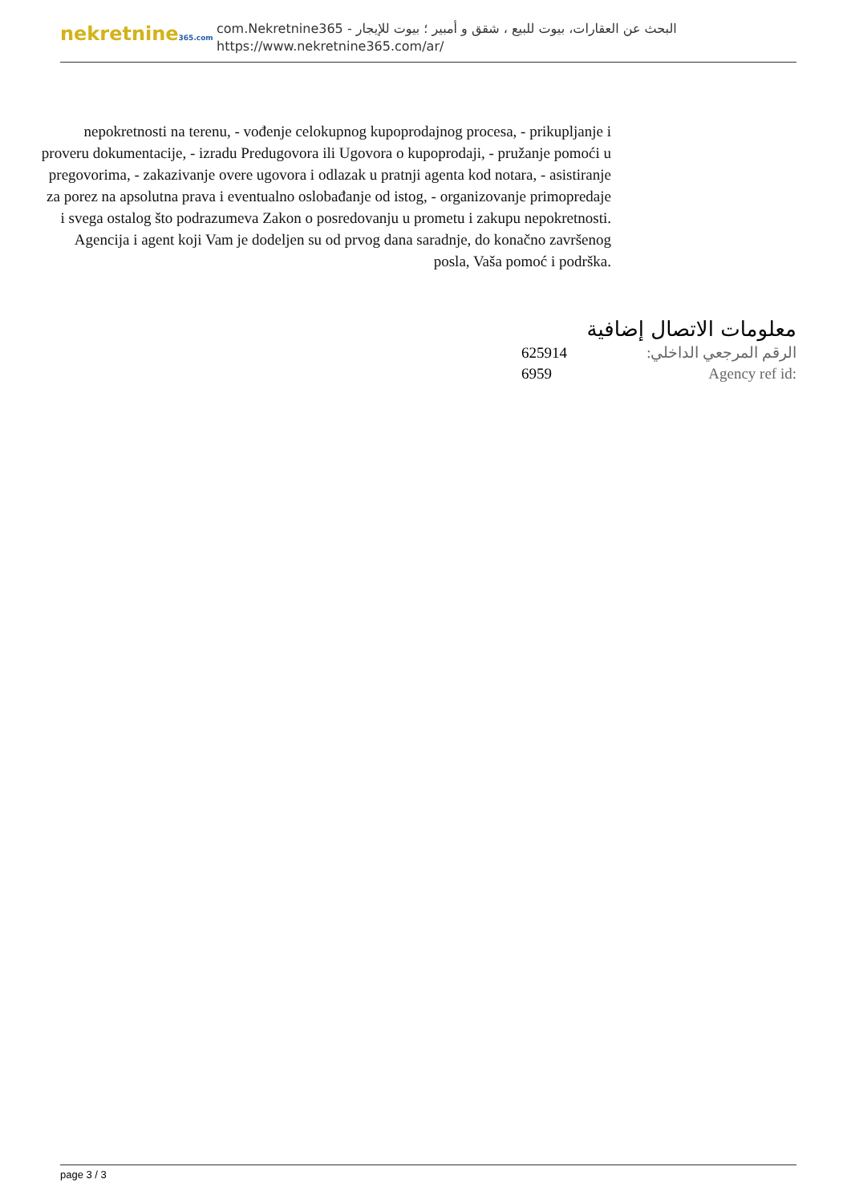nekretnine365.com
البحث عن العقارات، بيوت للبيع ، شقق و أمبير ؛ بيوت للإيجار - com.Nekretnine365
https://www.nekretnine365.com/ar/
nepokretnosti na terenu, - vođenje celokupnog kupoprodajnog procesa, - prikupljanje i proveru dokumentacije, - izradu Predugovora ili Ugovora o kupoprodaji, - pružanje pomoći u pregovorima, - zakazivanje overe ugovora i odlazak u pratnji agenta kod notara, - asistiranje za porez na apsolutna prava i eventualno oslobađanje od istog, - organizovanje primopredaje i svega ostalog što podrazumeva Zakon o posredovanju u prometu i zakupu nepokretnosti. Agencija i agent koji Vam je dodeljen su od prvog dana saradnje, do konačno završenog posla, Vaša pomoć i podrška.
معلومات الاتصال إضافية
625914 الرقم المرجعي الداخلي:
6959 Agency ref id:
page 3 / 3